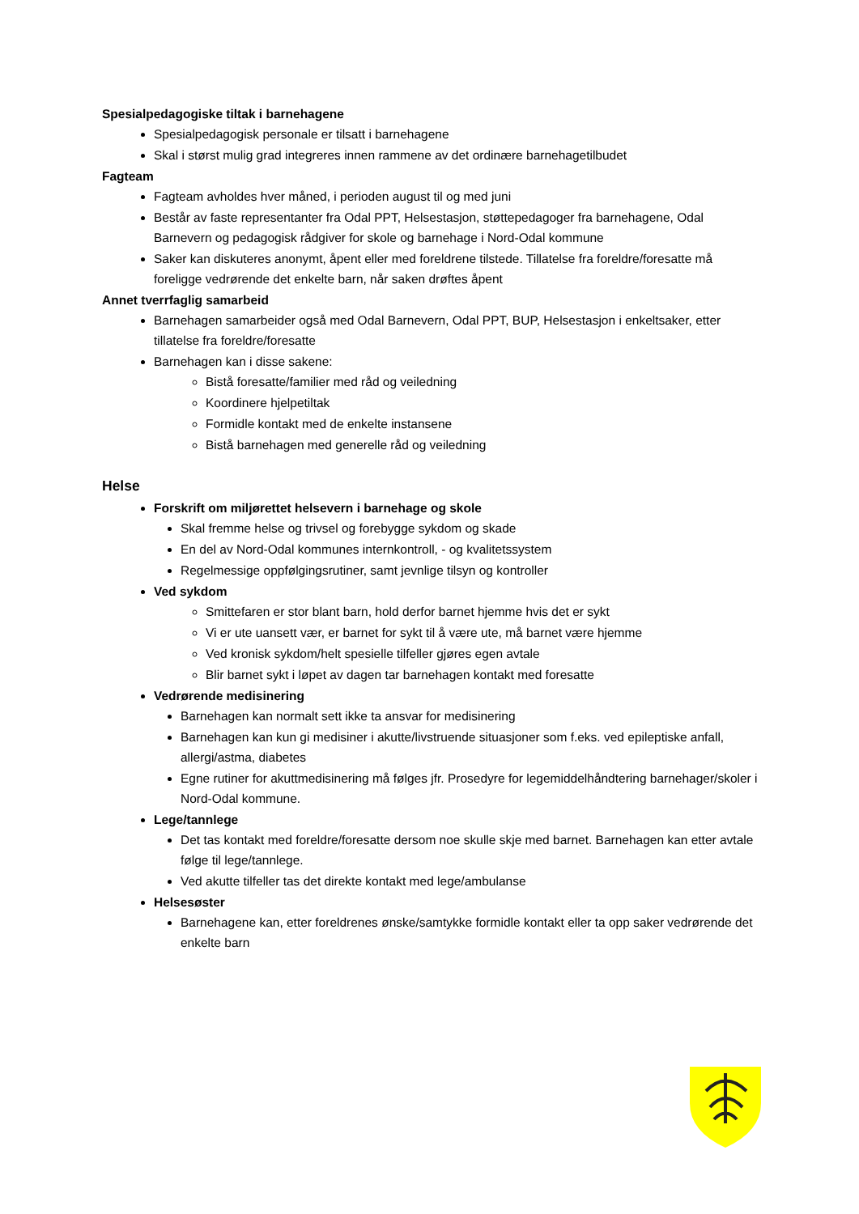Spesialpedagogiske tiltak i barnehagene
Spesialpedagogisk personale er tilsatt i barnehagene
Skal i størst mulig grad integreres innen rammene av det ordinære barnehagetilbudet
Fagteam
Fagteam avholdes hver måned, i perioden august til og med juni
Består av faste representanter fra Odal PPT, Helsestasjon, støttepedagoger fra barnehagene, Odal Barnevern og pedagogisk rådgiver for skole og barnehage i Nord-Odal kommune
Saker kan diskuteres anonymt, åpent eller med foreldrene tilstede. Tillatelse fra foreldre/foresatte må foreligge vedrørende det enkelte barn, når saken drøftes åpent
Annet tverrfaglig samarbeid
Barnehagen samarbeider også med Odal Barnevern, Odal PPT, BUP, Helsestasjon i enkeltsaker, etter tillatelse fra foreldre/foresatte
Barnehagen kan i disse sakene:
Bistå foresatte/familier med råd og veiledning
Koordinere hjelpetiltak
Formidle kontakt med de enkelte instansene
Bistå barnehagen med generelle råd og veiledning
Helse
Forskrift om miljørettet helsevern i barnehage og skole
Skal fremme helse og trivsel og forebygge sykdom og skade
En del av Nord-Odal kommunes internkontroll, - og kvalitetssystem
Regelmessige oppfølgingsrutiner, samt jevnlige tilsyn og kontroller
Ved sykdom
Smittefaren er stor blant barn, hold derfor barnet hjemme hvis det er sykt
Vi er ute uansett vær, er barnet for sykt til å være ute, må barnet være hjemme
Ved kronisk sykdom/helt spesielle tilfeller gjøres egen avtale
Blir barnet sykt i løpet av dagen tar barnehagen kontakt med foresatte
Vedrørende medisinering
Barnehagen kan normalt sett ikke ta ansvar for medisinering
Barnehagen kan kun gi medisiner i akutte/livstruende situasjoner som f.eks. ved epileptiske anfall, allergi/astma, diabetes
Egne rutiner for akuttmedisinering må følges jfr. Prosedyre for legemiddelhåndtering barnehager/skoler i Nord-Odal kommune.
Lege/tannlege
Det tas kontakt med foreldre/foresatte dersom noe skulle skje med barnet. Barnehagen kan etter avtale følge til lege/tannlege.
Ved akutte tilfeller tas det direkte kontakt med lege/ambulanse
Helsesøster
Barnehagene kan, etter foreldrenes ønske/samtykke formidle kontakt eller ta opp saker vedrørende det enkelte barn